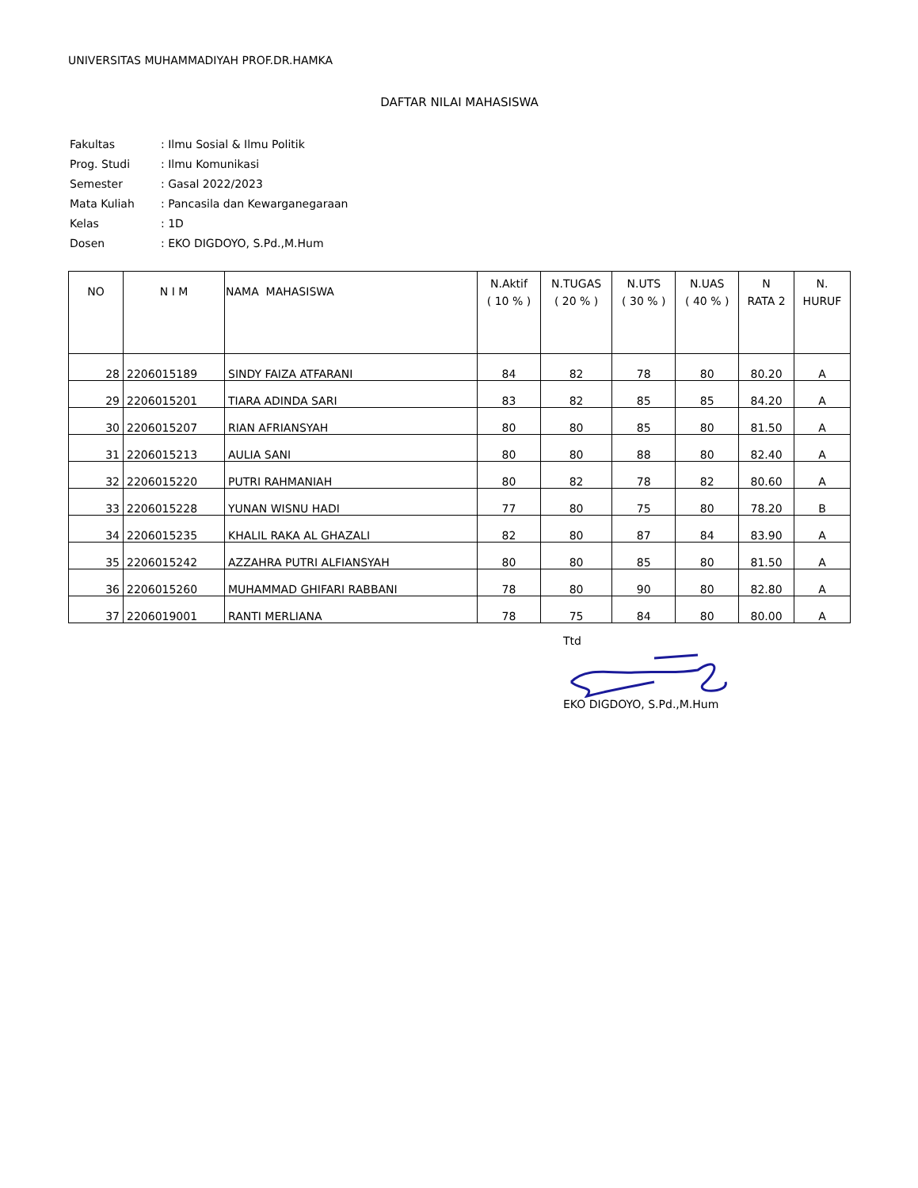UNIVERSITAS MUHAMMADIYAH PROF.DR.HAMKA
DAFTAR NILAI MAHASISWA
| Fakultas | : Ilmu Sosial & Ilmu Politik |
| Prog. Studi | : Ilmu Komunikasi |
| Semester | : Gasal 2022/2023 |
| Mata Kuliah | : Pancasila dan Kewarganegaraan |
| Kelas | : 1D |
| Dosen | : EKO DIGDOYO, S.Pd.,M.Hum |
| NO | N I M | NAMA MAHASISWA | N.Aktif ( 10 % ) | N.TUGAS ( 20 % ) | N.UTS ( 30 % ) | N.UAS ( 40 % ) | N RATA 2 | N. HURUF |
| --- | --- | --- | --- | --- | --- | --- | --- | --- |
| 28 | 2206015189 | SINDY FAIZA ATFARANI | 84 | 82 | 78 | 80 | 80.20 | A |
| 29 | 2206015201 | TIARA ADINDA SARI | 83 | 82 | 85 | 85 | 84.20 | A |
| 30 | 2206015207 | RIAN AFRIANSYAH | 80 | 80 | 85 | 80 | 81.50 | A |
| 31 | 2206015213 | AULIA SANI | 80 | 80 | 88 | 80 | 82.40 | A |
| 32 | 2206015220 | PUTRI RAHMANIAH | 80 | 82 | 78 | 82 | 80.60 | A |
| 33 | 2206015228 | YUNAN WISNU HADI | 77 | 80 | 75 | 80 | 78.20 | B |
| 34 | 2206015235 | KHALIL RAKA AL GHAZALI | 82 | 80 | 87 | 84 | 83.90 | A |
| 35 | 2206015242 | AZZAHRA PUTRI ALFIANSYAH | 80 | 80 | 85 | 80 | 81.50 | A |
| 36 | 2206015260 | MUHAMMAD GHIFARI RABBANI | 78 | 80 | 90 | 80 | 82.80 | A |
| 37 | 2206019001 | RANTI MERLIANA | 78 | 75 | 84 | 80 | 80.00 | A |
Ttd
EKO DIGDOYO, S.Pd.,M.Hum